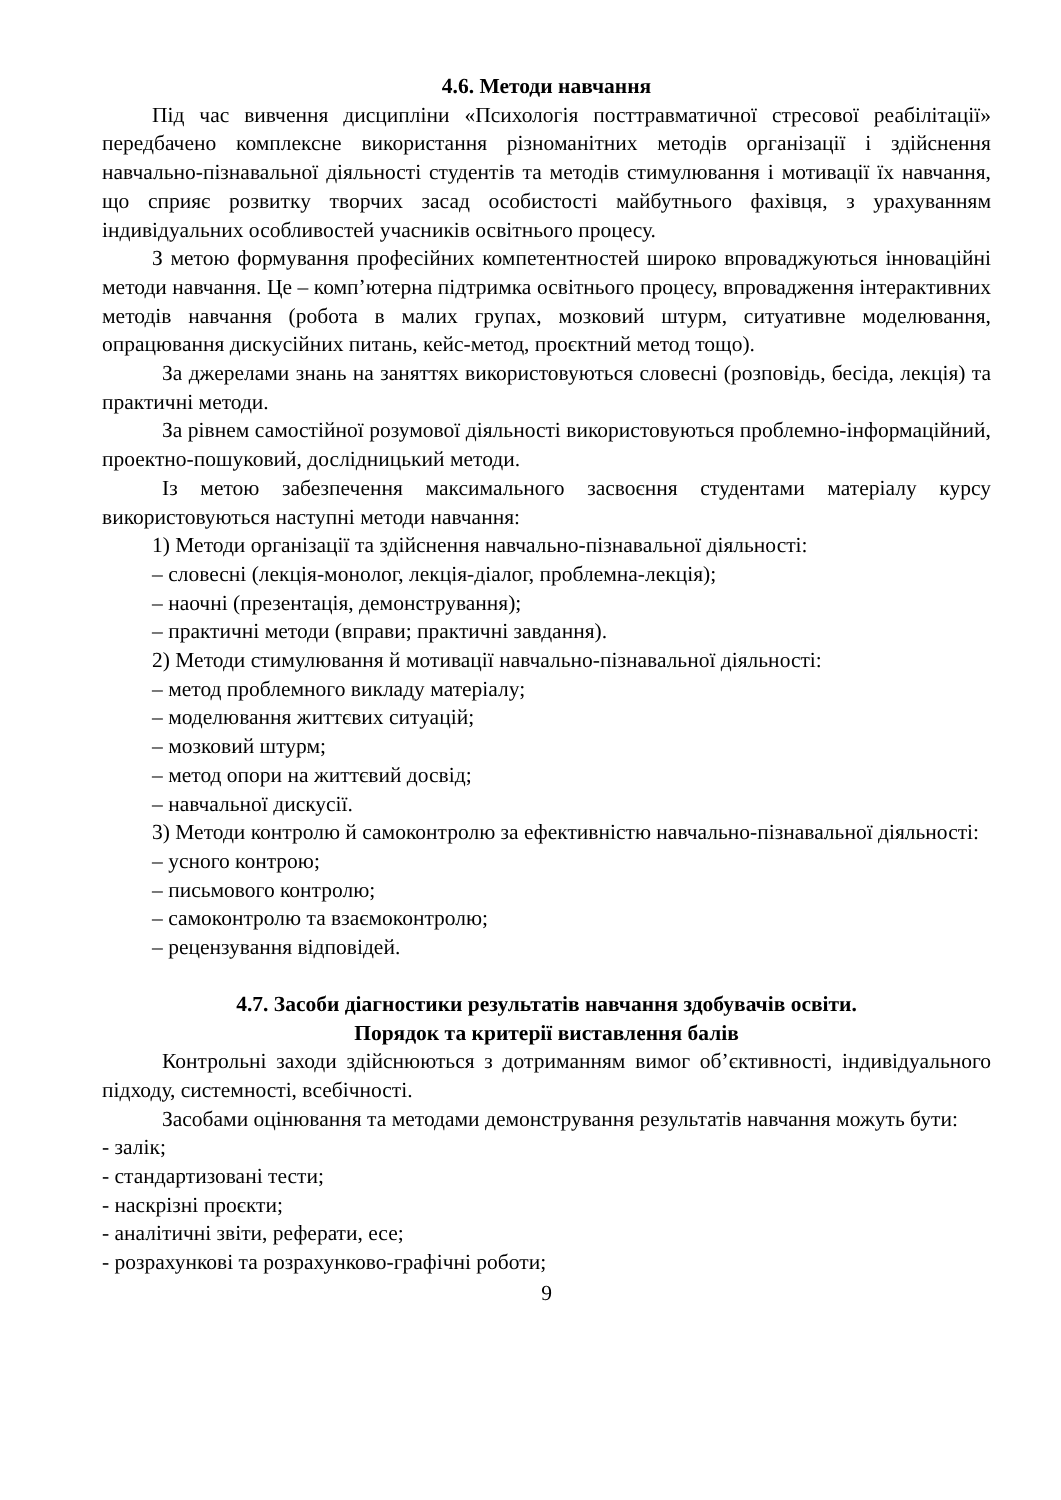4.6. Методи навчання
Під час вивчення дисципліни «Психологія посттравматичної стресової реабілітації» передбачено комплексне використання різноманітних методів організації і здійснення навчально-пізнавальної діяльності студентів та методів стимулювання і мотивації їх навчання, що сприяє розвитку творчих засад особистості майбутнього фахівця, з урахуванням індивідуальних особливостей учасників освітнього процесу.
З метою формування професійних компетентностей широко впроваджуються інноваційні методи навчання. Це – комп’ютерна підтримка освітнього процесу, впровадження інтерактивних методів навчання (робота в малих групах, мозковий штурм, ситуативне моделювання, опрацювання дискусійних питань, кейс-метод, проєктний метод тощо).
За джерелами знань на заняттях використовуються словесні (розповідь, бесіда, лекція) та практичні методи.
За рівнем самостійної розумової діяльності використовуються проблемно-інформаційний, проектно-пошуковий, дослідницький методи.
Із метою забезпечення максимального засвоєння студентами матеріалу курсу використовуються наступні методи навчання:
1) Методи організації та здійснення навчально-пізнавальної діяльності:
– словесні (лекція-монолог, лекція-діалог, проблемна-лекція);
– наочні (презентація, демонстрування);
– практичні методи (вправи; практичні завдання).
2) Методи стимулювання й мотивації навчально-пізнавальної діяльності:
– метод проблемного викладу матеріалу;
– моделювання життєвих ситуацій;
– мозковий штурм;
– метод опори на життєвий досвід;
– навчальної дискусії.
3) Методи контролю й самоконтролю за ефективністю навчально-пізнавальної діяльності:
– усного контрою;
– письмового контролю;
– самоконтролю та взаємоконтролю;
– рецензування відповідей.
4.7. Засоби діагностики результатів навчання здобувачів освіти.
Порядок та критерії виставлення балів
Контрольні заходи здійснюються з дотриманням вимог об’єктивності, індивідуального підходу, системності, всебічності.
Засобами оцінювання та методами демонстрування результатів навчання можуть бути:
- залік;
- стандартизовані тести;
- наскрізні проєкти;
- аналітичні звіти, реферати, есе;
- розрахункові та розрахунково-графічні роботи;
9